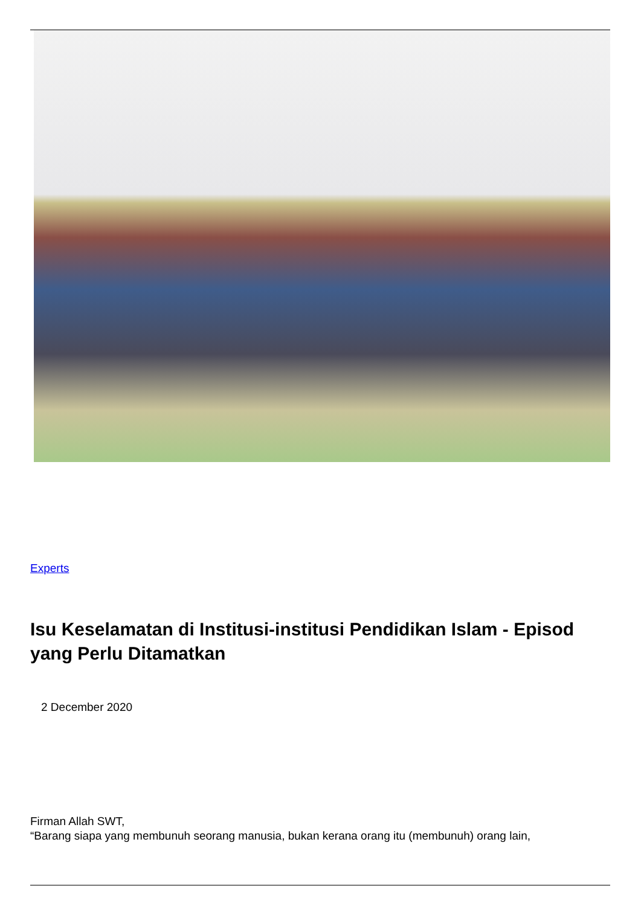Experts
Isu Keselamatan di Institusi-institusi Pendidikan Islam - Episod yang Perlu Ditamatkan
2 December 2020
Firman Allah SWT,
“Barang siapa yang membunuh seorang manusia, bukan kerana orang itu (membunuh) orang lain,